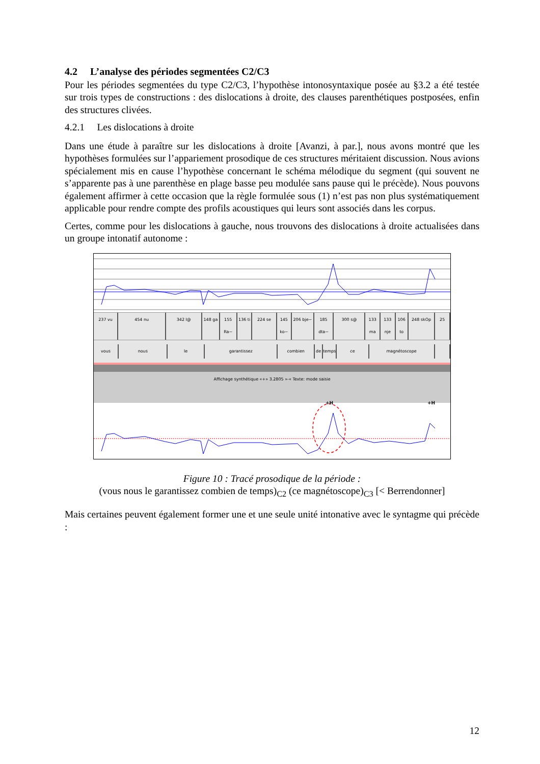4.2 L’analyse des périodes segmentées C2/C3
Pour les périodes segmentées du type C2/C3, l’hypothèse intonosyntaxique posée au §3.2 a été testée sur trois types de constructions : des dislocations à droite, des clauses parenthétiques postposées, enfin des structures clivées.
4.2.1 Les dislocations à droite
Dans une étude à paraître sur les dislocations à droite [Avanzi, à par.], nous avons montré que les hypothèses formulées sur l’appariement prosodique de ces structures méritaient discussion. Nous avions spécialement mis en cause l’hypothèse concernant le schéma mélodique du segment (qui souvent ne s’apparente pas à une parenthèse en plage basse peu modulée sans pause qui le précède). Nous pouvons également affirmer à cette occasion que la règle formulée sous (1) n’est pas non plus systématiquement applicable pour rendre compte des profils acoustiques qui leurs sont associés dans les corpus.
Certes, comme pour les dislocations à gauche, nous trouvons des dislocations à droite actualisées dans un groupe intonatif autonome :
237 vu 454 nu 342 l@ 148 ga 155 Ra~ 136 ti 224 se 145 ko~ 206 bje~ 185 dta~ 300 s@ 133 ma 133 nje 106 to 248 skOp 25
vous nous le garantissez combien de temps ce magnétoscope
Affichage synthétique «+» 3.2805 »-« Texte: mode saisie
+H +H
Figure 10 : Tracé prosodique de la période :
(vous nous le garantissez combien de temps)<sub>C2</sub> (ce magnétoscope)<sub>C3</sub> [< Berrendonner]
Mais certaines peuvent également former une et une seule unité intonative avec le syntagme qui précède :
12